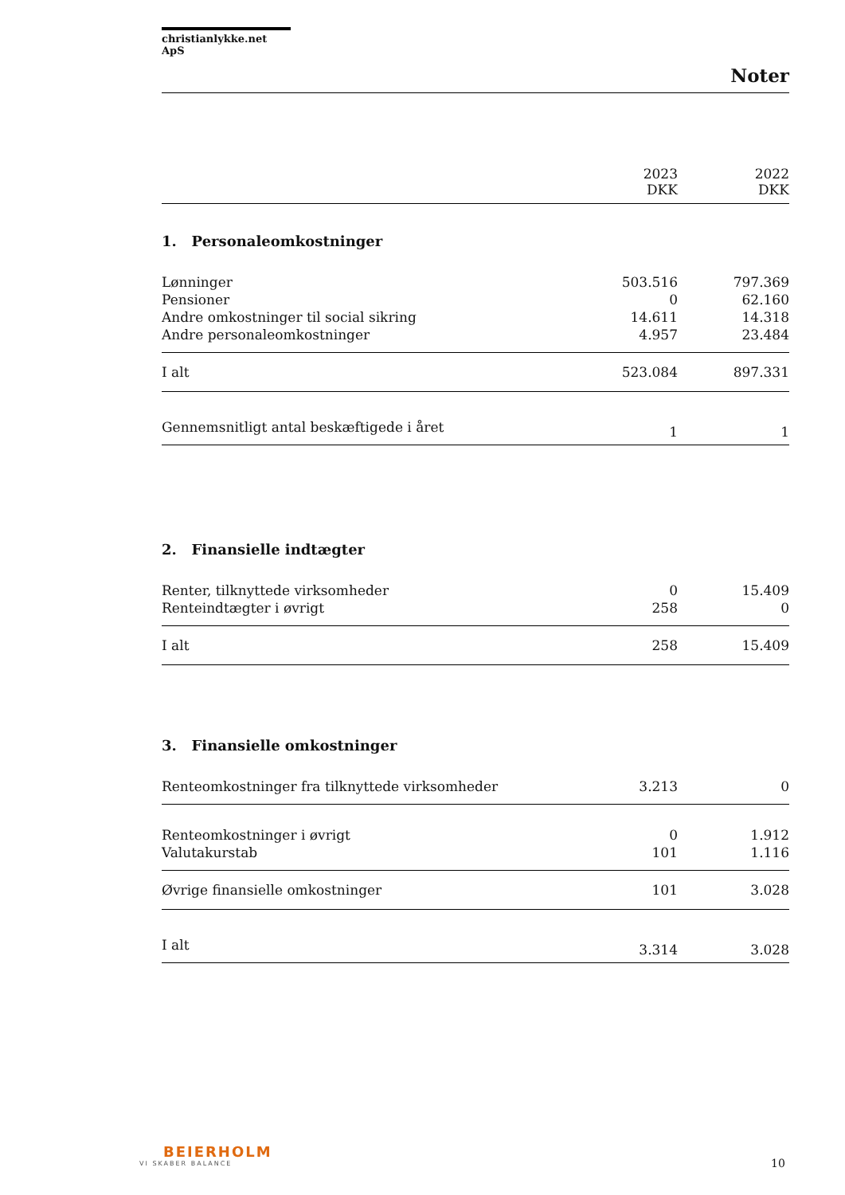christianlykke.net ApS
Noter
| | 2023 DKK | 2022 DKK |
| 1. Personaleomkostninger | | |
| Lønninger | 503.516 | 797.369 |
| Pensioner | 0 | 62.160 |
| Andre omkostninger til social sikring | 14.611 | 14.318 |
| Andre personaleomkostninger | 4.957 | 23.484 |
| I alt | 523.084 | 897.331 |
| Gennemsnitligt antal beskæftigede i året | 1 | 1 |
| 2. Finansielle indtægter | | |
| Renter, tilknyttede virksomheder | 0 | 15.409 |
| Renteindtægter i øvrigt | 258 | 0 |
| I alt | 258 | 15.409 |
| 3. Finansielle omkostninger | | |
| Renteomkostninger fra tilknyttede virksomheder | 3.213 | 0 |
| Renteomkostninger i øvrigt | 0 | 1.912 |
| Valutakurstab | 101 | 1.116 |
| Øvrige finansielle omkostninger | 101 | 3.028 |
| I alt | 3.314 | 3.028 |
BEIERHOLM
VI SKABER BALANCE
10